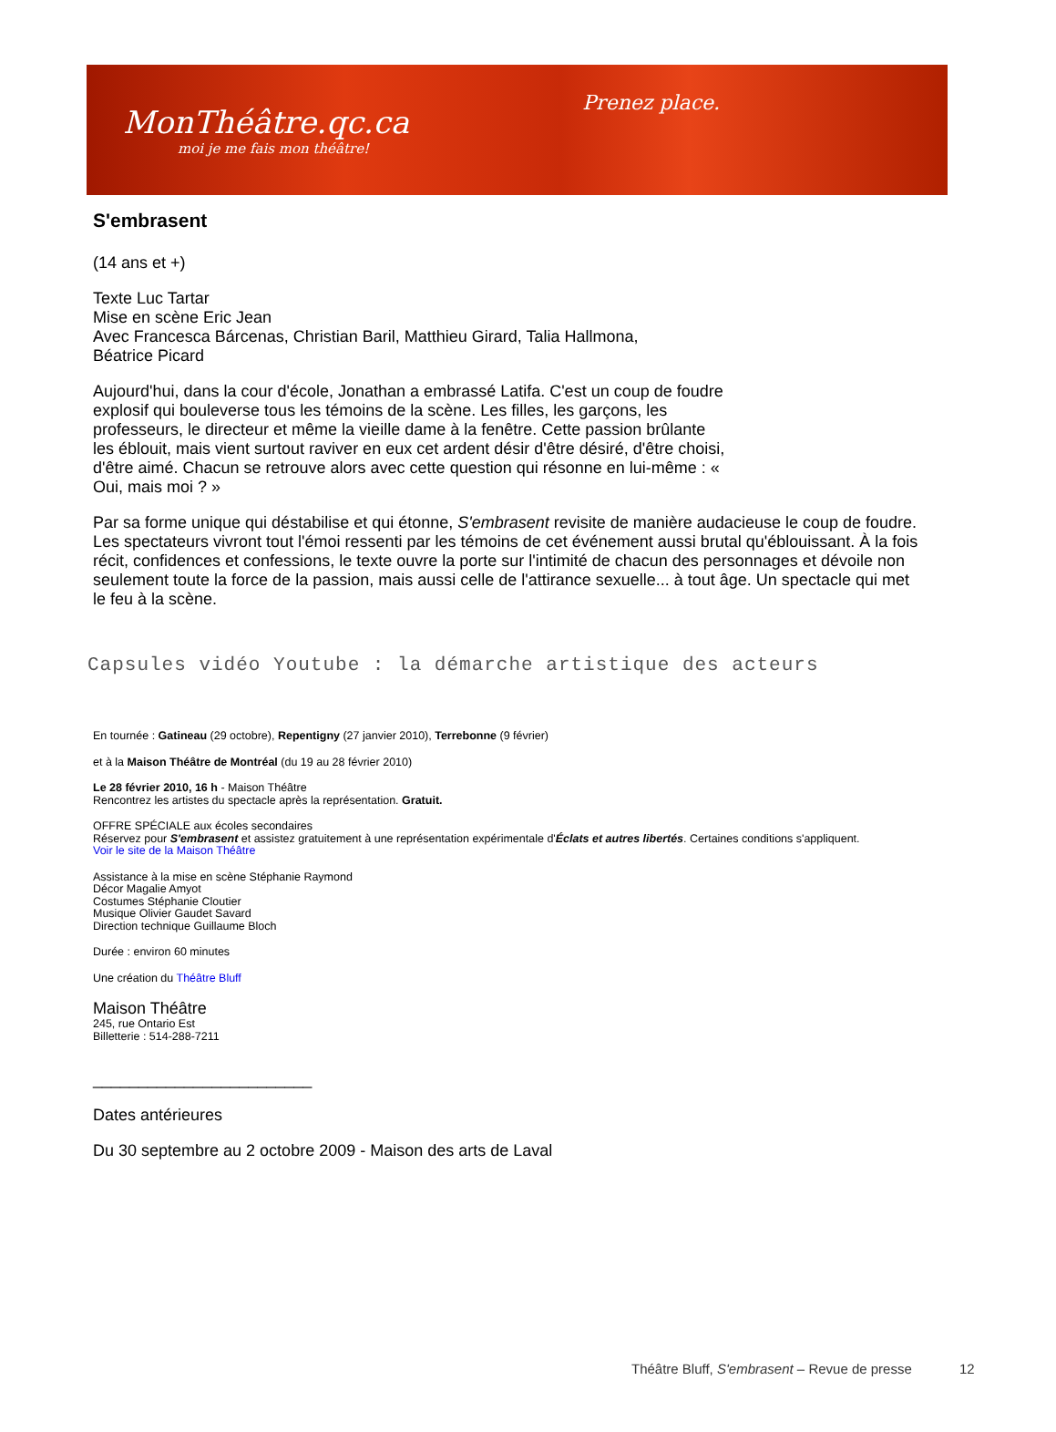MonThéâtre.qc.ca
moi je me fais mon théâtre!
Prenez place.
S'embrasent
(14 ans et +)
Texte Luc Tartar
Mise en scène Eric Jean
Avec Francesca Bárcenas, Christian Baril, Matthieu Girard, Talia Hallmona,
Béatrice Picard
Aujourd'hui, dans la cour d'école, Jonathan a embrassé Latifa. C'est un coup de foudre explosif qui bouleverse tous les témoins de la scène. Les filles, les garçons, les professeurs, le directeur et même la vieille dame à la fenêtre. Cette passion brûlante les éblouit, mais vient surtout raviver en eux cet ardent désir d'être désiré, d'être choisi, d'être aimé. Chacun se retrouve alors avec cette question qui résonne en lui-même : « Oui, mais moi ? »
Par sa forme unique qui déstabilise et qui étonne, S'embrasent revisite de manière audacieuse le coup de foudre. Les spectateurs vivront tout l'émoi ressenti par les témoins de cet événement aussi brutal qu'éblouissant. À la fois récit, confidences et confessions, le texte ouvre la porte sur l'intimité de chacun des personnages et dévoile non seulement toute la force de la passion, mais aussi celle de l'attirance sexuelle... à tout âge. Un spectacle qui met le feu à la scène.
Capsules vidéo Youtube : la démarche artistique des acteurs
En tournée : Gatineau (29 octobre), Repentigny (27 janvier 2010), Terrebonne (9 février)
et à la Maison Théâtre de Montréal (du 19 au 28 février 2010)
Le 28 février 2010, 16 h - Maison Théâtre
Rencontrez les artistes du spectacle après la représentation. Gratuit.
OFFRE SPÉCIALE aux écoles secondaires
Réservez pour S'embrasent et assistez gratuitement à une représentation expérimentale d'Éclats et autres libertés. Certaines conditions s'appliquent.
Voir le site de la Maison Théâtre
Assistance à la mise en scène Stéphanie Raymond
Décor Magalie Amyot
Costumes Stéphanie Cloutier
Musique Olivier Gaudet Savard
Direction technique Guillaume Bloch
Durée : environ 60 minutes
Une création du Théâtre Bluff
Maison Théâtre
245, rue Ontario Est
Billetterie : 514-288-7211
________________________
Dates antérieures
Du 30 septembre au 2 octobre 2009 - Maison des arts de Laval
Théâtre Bluff, S'embrasent – Revue de presse 12